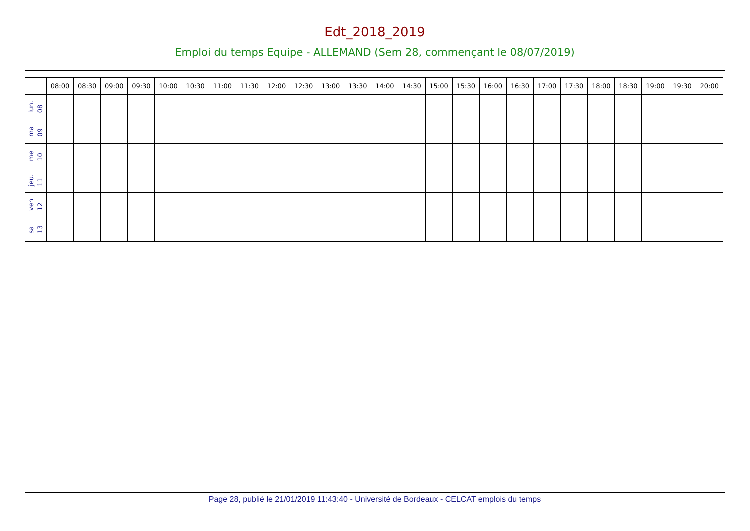Edt_2018_2019
Emploi du temps Equipe - ALLEMAND (Sem 28, commençant le 08/07/2019)
| | 08:00 | 08:30 | 09:00 | 09:30 | 10:00 | 10:30 | 11:00 | 11:30 | 12:00 | 12:30 | 13:00 | 13:30 | 14:00 | 14:30 | 15:00 | 15:30 | 16:00 | 16:30 | 17:00 | 17:30 | 18:00 | 18:30 | 19:00 | 19:30 | 20:00 |
| --- | --- | --- | --- | --- | --- | --- | --- | --- | --- | --- | --- | --- | --- | --- | --- | --- | --- | --- | --- | --- | --- | --- | --- | --- | --- |
| lun. 08 | | | | | | | | | | | | | | | | | | | | | | | | | |
| ma 09 | | | | | | | | | | | | | | | | | | | | | | | | | |
| me 10 | | | | | | | | | | | | | | | | | | | | | | | | | |
| jeu. 11 | | | | | | | | | | | | | | | | | | | | | | | | | |
| ven 12 | | | | | | | | | | | | | | | | | | | | | | | | | |
| sa 13 | | | | | | | | | | | | | | | | | | | | | | | | | |
Page 28, publié le 21/01/2019 11:43:40 - Université de Bordeaux - CELCAT emplois du temps